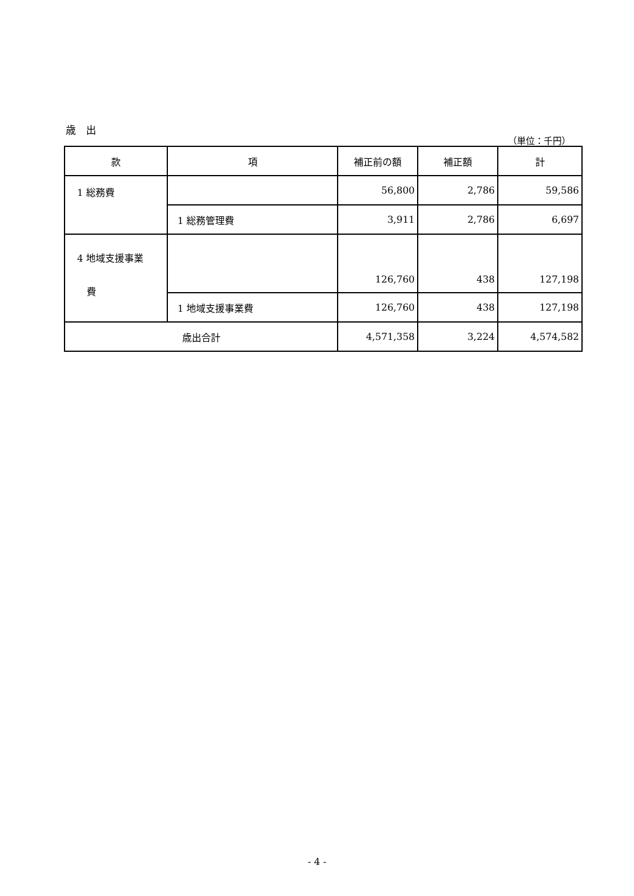歳　出
（単位：千円）
| 款 | 項 | 補正前の額 | 補正額 | 計 |
| --- | --- | --- | --- | --- |
| 1 総務費 | | 56,800 | 2,786 | 59,586 |
| | 1 総務管理費 | 3,911 | 2,786 | 6,697 |
| 4 地域支援事業 費 | | 126,760 | 438 | 127,198 |
| | 1 地域支援事業費 | 126,760 | 438 | 127,198 |
| 歳出合計 | | 4,571,358 | 3,224 | 4,574,582 |
- 4 -